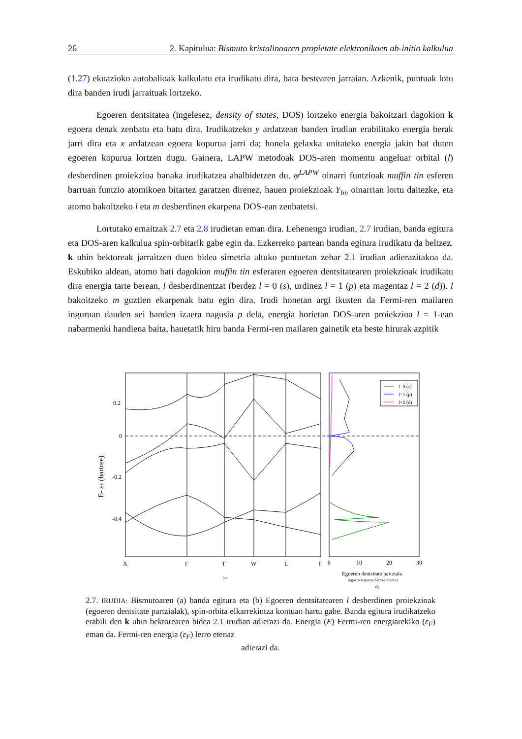26 2. Kapitulua: Bismuto kristalinoaren propietate elektronikoen ab-initio kalkulua
(1.27) ekuazioko autobalioak kalkulatu eta irudikatu dira, bata bestearen jarraian. Azkenik, puntuak lotu dira banden irudi jarraituak lortzeko.
Egoeren dentsitatea (ingelesez, density of states, DOS) lortzeko energia bakoitzari dagokion k egoera denak zenbatu eta batu dira. Irudikatzeko y ardatzean banden irudian erabilitako energia berak jarri dira eta x ardatzean egoera kopurua jarri da; honela gelaxka unitateko energia jakin bat duten egoeren kopurua lortzen dugu. Gainera, LAPW metodoak DOS-aren momentu angeluar orbital (l) desberdinen proiekzioa banaka irudikatzea ahalbidetzen du. φ<sup>LAPW</sup> oinarri funtzioak muffin tin esferen barruan funtzio atomikoen bitartez garatzen direnez, hauen proiekzioak Y<sub>lm</sub> oinarrian lortu daitezke, eta atomo bakoitzeko l eta m desberdinen ekarpena DOS-ean zenbatetsi.
Lortutako emaitzak 2.7 eta 2.8 irudietan eman dira. Lehenengo irudian, 2.7 irudian, banda egitura eta DOS-aren kalkulua spin-orbitarik gabe egin da. Ezkerreko partean banda egitura irudikatu da beltzez. k uhin bektoreak jarraitzen duen bidea simetria altuko puntuetan zehar 2.1 irudian adierazitakoa da. Eskubiko aldean, atomo bati dagokion muffin tin esferaren egoeren dentsitatearen proiekzioak irudikatu dira energia tarte berean, l desberdinentzat (berdez l = 0 (s), urdinez l = 1 (p) eta magentaz l = 2 (d)). l bakoitzeko m guztien ekarpenak batu egin dira. Irudi honetan argi ikusten da Fermi-ren mailaren inguruan dauden sei banden izaera nagusia p dela, energia horietan DOS-aren proiekzioa l = 1-ean nabarmenki handiena baita, hauetatik hiru banda Fermi-ren mailaren gainetik eta beste hirurak azpitik
0.2
0
-0.2
-0.4
X
Γ
T
W
L
Γ
(a)
E- εF (hartree)
l=0 (s)
l=1 (p)
l=2 (d)
0
10
20
30
Egoeren dentsitate partziala
(egoera kopurua/hartree/atomo)
(b)
2.7. IRUDIA: Bismutoaren (a) banda egitura eta (b) Egoeren dentsitatearen l desberdinen proiekzioak (egoeren dentsitate partzialak), spin-orbita elkarrekintza kontuan hartu gabe. Banda egitura irudikatzeko erabili den k uhin bektorearen bidea 2.1 irudian adierazi da. Energia (E) Fermi-ren energiarekiko (ε<sub>F</sub>) eman da. Fermi-ren energia (ε<sub>F</sub>) lerro etenaz
adierazi da.